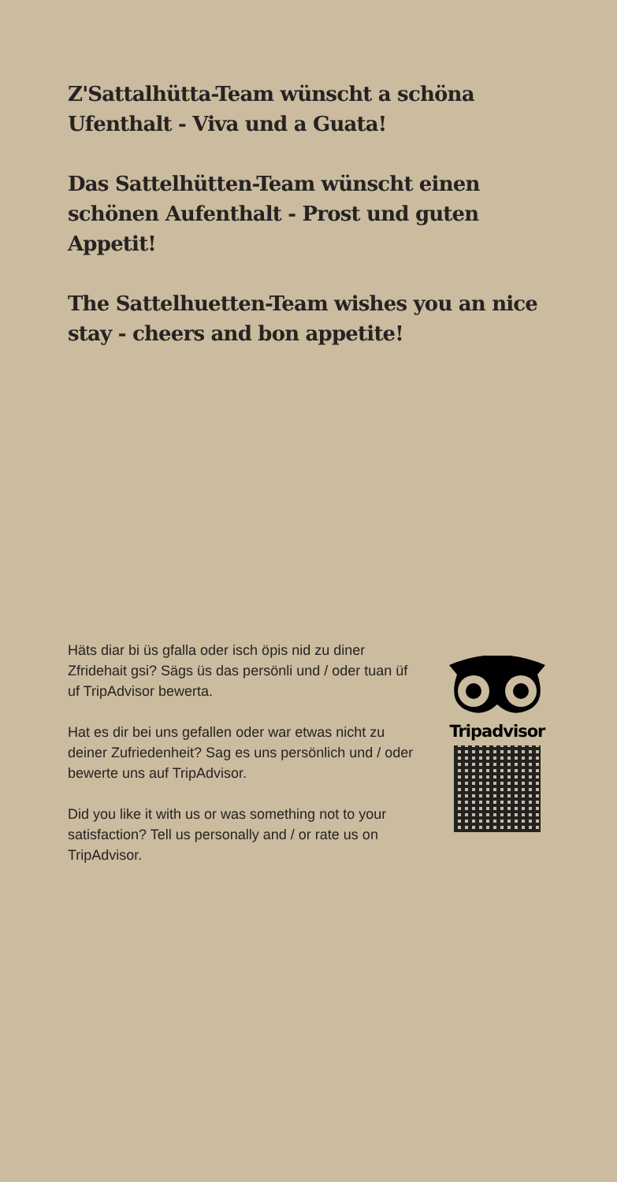Z'Sattalhütta-Team wünscht a schöna Ufenthalt - Viva und a Guata!
Das Sattelhütten-Team wünscht einen schönen Aufenthalt - Prost und guten Appetit!
The Sattelhuetten-Team wishes you an nice stay - cheers and bon appetite!
Häts diar bi üs gfalla oder isch öpis nid zu diner Zfridehait gsi? Sägs üs das persönli und / oder tuan üf uf TripAdvisor bewerta.
Hat es dir bei uns gefallen oder war etwas nicht zu deiner Zufriedenheit? Sag es uns persönlich und / oder bewerte uns auf TripAdvisor.
Did you like it with us or was something not to your satisfaction? Tell us personally and / or rate us on TripAdvisor.
Tripadvisor